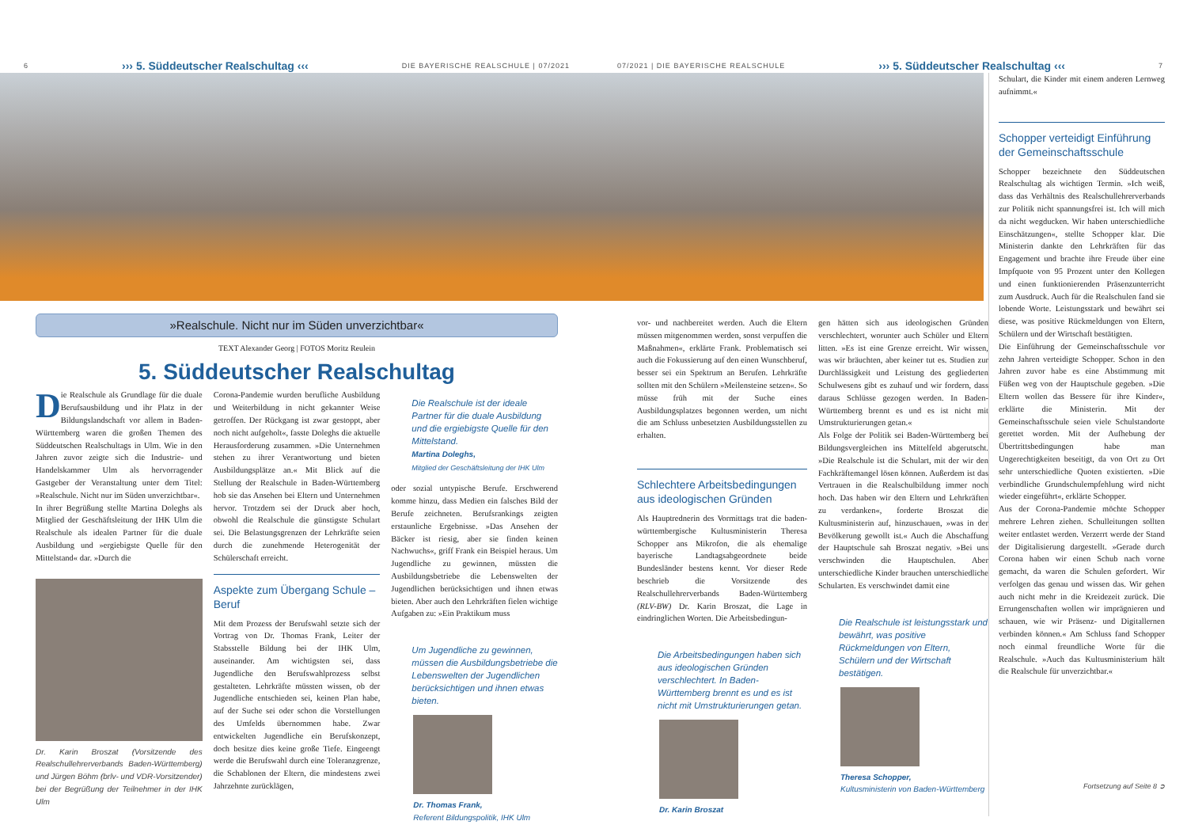6 ››› 5. Süddeutscher Realschultag ‹‹‹ DIE BAYERISCHE REALSCHULE | 07/2021
»Realschule. Nicht nur im Süden unverzichtbar«
TEXT Alexander Georg | FOTOS Moritz Reulein
5. Süddeutscher Realschultag
Die Realschule als Grundlage für die duale Berufsausbildung und ihr Platz in der Bildungslandschaft vor allem in Baden-Württemberg waren die großen Themen des Süddeutschen Realschultags in Ulm. Wie in den Jahren zuvor zeigte sich die Industrie- und Handelskammer Ulm als hervorragender Gastgeber der Veranstaltung unter dem Titel: »Realschule. Nicht nur im Süden unverzichtbar«.
In ihrer Begrüßung stellte Martina Doleghs als Mitglied der Geschäftsleitung der IHK Ulm die Realschule als idealen Partner für die duale Ausbildung und »ergiebigste Quelle für den Mittelstand« dar. »Durch die
Dr. Karin Broszat (Vorsitzende des Realschullehrerverbands Baden-Württemberg) und Jürgen Böhm (brlv- und VDR-Vorsitzender) bei der Begrüßung der Teilnehmer in der IHK Ulm
Corona-Pandemie wurden berufliche Ausbildung und Weiterbildung in nicht gekannter Weise getroffen. Der Rückgang ist zwar gestoppt, aber noch nicht aufgeholt«, fasste Doleghs die aktuelle Herausforderung zusammen. »Die Unternehmen stehen zu ihrer Verantwortung und bieten Ausbildungsplätze an.« Mit Blick auf die Stellung der Realschule in Baden-Württemberg hob sie das Ansehen bei Eltern und Unternehmen hervor. Trotzdem sei der Druck aber hoch, obwohl die Realschule die günstigste Schulart sei. Die Belastungsgrenzen der Lehrkräfte seien durch die zunehmende Heterogenität der Schülerschaft erreicht.
Aspekte zum Übergang Schule – Beruf
Mit dem Prozess der Berufswahl setzte sich der Vortrag von Dr. Thomas Frank, Leiter der Stabsstelle Bildung bei der IHK Ulm, auseinander. Am wichtigsten sei, dass Jugendliche den Berufswahlprozess selbst gestalteten. Lehrkräfte müssten wissen, ob der Jugendliche entschieden sei, keinen Plan habe, auf der Suche sei oder schon die Vorstellungen des Umfelds übernommen habe. Zwar entwickelten Jugendliche ein Berufskonzept, doch besitze dies keine große Tiefe. Eingeengt werde die Berufswahl durch eine Toleranzgrenze, die Schablonen der Eltern, die mindestens zwei Jahrzehnte zurücklägen,
Die Realschule ist der ideale Partner für die duale Ausbildung und die ergiebigste Quelle für den Mittelstand.
Martina Doleghs,
Mitglied der Geschäftsleitung der IHK Ulm
oder sozial untypische Berufe. Erschwerend komme hinzu, dass Medien ein falsches Bild der Berufe zeichneten. Berufsrankings zeigten erstaunliche Ergebnisse. »Das Ansehen der Bäcker ist riesig, aber sie finden keinen Nachwuchs«, griff Frank ein Beispiel heraus. Um Jugendliche zu gewinnen, müssten die Ausbildungsbetriebe die Lebenswelten der Jugendlichen berücksichtigen und ihnen etwas bieten. Aber auch den Lehrkräften fielen wichtige Aufgaben zu: »Ein Praktikum muss
Um Jugendliche zu gewinnen, müssen die Ausbildungsbetriebe die Lebenswelten der Jugendlichen berücksichtigen und ihnen etwas bieten.
Dr. Thomas Frank,
Referent Bildungspolitik, IHK Ulm
07/2021 | DIE BAYERISCHE REALSCHULE ››› 5. Süddeutscher Realschultag ‹‹‹ 7
vor- und nachbereitet werden. Auch die Eltern müssen mitgenommen werden, sonst verpuffen die Maßnahmen«, erklärte Frank. Problematisch sei auch die Fokussierung auf den einen Wunschberuf, besser sei ein Spektrum an Berufen. Lehrkräfte sollten mit den Schülern »Meilensteine setzen«. So müsse früh mit der Suche eines Ausbildungsplatzes begonnen werden, um nicht die am Schluss unbesetzten Ausbildungsstellen zu erhalten.
Schlechtere Arbeitsbedingungen aus ideologischen Gründen
Als Hauptrednerin des Vormittags trat die baden-württembergische Kultusministerin Theresa Schopper ans Mikrofon, die als ehemalige bayerische Landtagsabgeordnete beide Bundesländer bestens kennt. Vor dieser Rede beschrieb die Vorsitzende des Realschullehrerverbands Baden-Württemberg (RLV-BW) Dr. Karin Broszat, die Lage in eindringlichen Worten. Die Arbeitsbedingun-
Die Arbeitsbedingungen haben sich aus ideologischen Gründen verschlechtert. In Baden-Württemberg brennt es und es ist nicht mit Umstrukturierungen getan.
Dr. Karin Broszat
gen hätten sich aus ideologischen Gründen verschlechtert, worunter auch Schüler und Eltern litten. »Es ist eine Grenze erreicht. Wir wissen, was wir bräuchten, aber keiner tut es. Studien zur Durchlässigkeit und Leistung des gegliederten Schulwesens gibt es zuhauf und wir fordern, dass daraus Schlüsse gezogen werden. In Baden-Württemberg brennt es und es ist nicht mit Umstrukturierungen getan.«
Als Folge der Politik sei Baden-Württemberg bei Bildungsvergleichen ins Mittelfeld abgerutscht. »Die Realschule ist die Schulart, mit der wir den Fachkräftemangel lösen können. Außerdem ist das Vertrauen in die Realschulbildung immer noch hoch. Das haben wir den Eltern und Lehrkräften zu verdanken«, forderte Broszat die Kultusministerin auf, hinzuschauen, »was in der Bevölkerung gewollt ist.« Auch die Abschaffung der Hauptschule sah Broszat negativ. »Bei uns verschwinden die Hauptschulen. Aber unterschiedliche Kinder brauchen unterschiedliche Schularten. Es verschwindet damit eine
Die Realschule ist leistungsstark und bewährt, was positive Rückmeldungen von Eltern, Schülern und der Wirtschaft bestätigen.
Theresa Schopper,
Kultusministerin von Baden-Württemberg
Schulart, die Kinder mit einem anderen Lernweg aufnimmt.«
Schopper verteidigt Einführung der Gemeinschaftsschule
Schopper bezeichnete den Süddeutschen Realschultag als wichtigen Termin. »Ich weiß, dass das Verhältnis des Realschullehrerverbands zur Politik nicht spannungsfrei ist. Ich will mich da nicht wegducken. Wir haben unterschiedliche Einschätzungen«, stellte Schopper klar. Die Ministerin dankte den Lehrkräften für das Engagement und brachte ihre Freude über eine Impfquote von 95 Prozent unter den Kollegen und einen funktionierenden Präsenzunterricht zum Ausdruck. Auch für die Realschulen fand sie lobende Worte. Leistungsstark und bewährt sei diese, was positive Rückmeldungen von Eltern, Schülern und der Wirtschaft bestätigten.
Die Einführung der Gemeinschaftsschule vor zehn Jahren verteidigte Schopper. Schon in den Jahren zuvor habe es eine Abstimmung mit Füßen weg von der Hauptschule gegeben. »Die Eltern wollen das Bessere für ihre Kinder«, erklärte die Ministerin. Mit der Gemeinschaftsschule seien viele Schulstandorte gerettet worden. Mit der Aufhebung der Übertrittsbedingungen habe man Ungerechtigkeiten beseitigt, da von Ort zu Ort sehr unterschiedliche Quoten existierten. »Die verbindliche Grundschulempfehlung wird nicht wieder eingeführt«, erklärte Schopper.
Aus der Corona-Pandemie möchte Schopper mehrere Lehren ziehen. Schulleitungen sollten weiter entlastet werden. Verzerrt werde der Stand der Digitalisierung dargestellt. »Gerade durch Corona haben wir einen Schub nach vorne gemacht, da waren die Schulen gefordert. Wir verfolgen das genau und wissen das. Wir gehen auch nicht mehr in die Kreidezeit zurück. Die Errungenschaften wollen wir imprägnieren und schauen, wie wir Präsenz- und Digitallernen verbinden können.« Am Schluss fand Schopper noch einmal freundliche Worte für die Realschule. »Auch das Kultusministerium hält die Realschule für unverzichtbar.«
Fortsetzung auf Seite 8 ➲